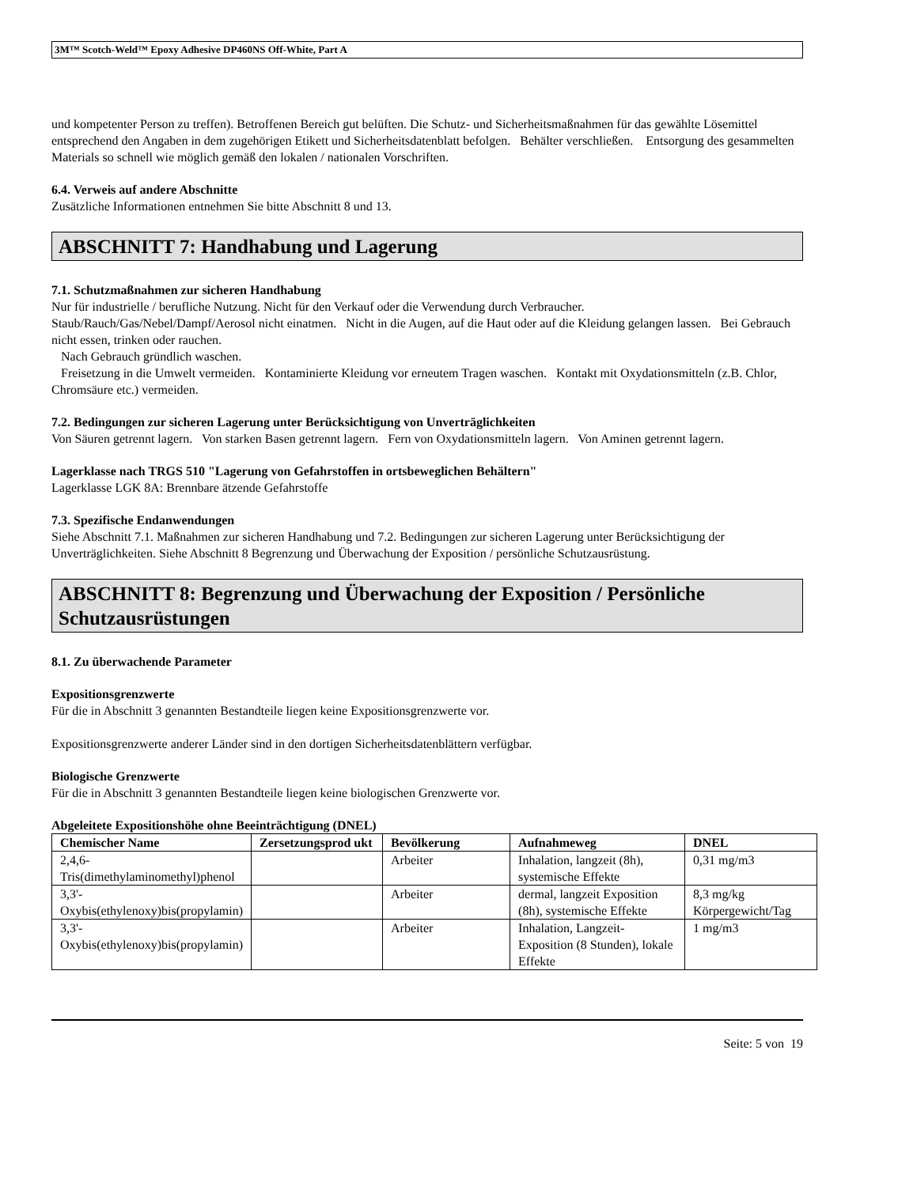3M™ Scotch-Weld™ Epoxy Adhesive DP460NS Off-White, Part A
und kompetenter Person zu treffen). Betroffenen Bereich gut belüften. Die Schutz- und Sicherheitsmaßnahmen für das gewählte Lösemittel entsprechend den Angaben in dem zugehörigen Etikett und Sicherheitsdatenblatt befolgen. Behälter verschließen. Entsorgung des gesammelten Materials so schnell wie möglich gemäß den lokalen / nationalen Vorschriften.
6.4. Verweis auf andere Abschnitte
Zusätzliche Informationen entnehmen Sie bitte Abschnitt 8 und 13.
ABSCHNITT 7: Handhabung und Lagerung
7.1. Schutzmaßnahmen zur sicheren Handhabung
Nur für industrielle / berufliche Nutzung. Nicht für den Verkauf oder die Verwendung durch Verbraucher.
Staub/Rauch/Gas/Nebel/Dampf/Aerosol nicht einatmen. Nicht in die Augen, auf die Haut oder auf die Kleidung gelangen lassen. Bei Gebrauch nicht essen, trinken oder rauchen.
Nach Gebrauch gründlich waschen.
Freisetzung in die Umwelt vermeiden. Kontaminierte Kleidung vor erneutem Tragen waschen. Kontakt mit Oxydationsmitteln (z.B. Chlor, Chromsäure etc.) vermeiden.
7.2. Bedingungen zur sicheren Lagerung unter Berücksichtigung von Unverträglichkeiten
Von Säuren getrennt lagern. Von starken Basen getrennt lagern. Fern von Oxydationsmitteln lagern. Von Aminen getrennt lagern.
Lagerklasse nach TRGS 510 "Lagerung von Gefahrstoffen in ortsbeweglichen Behältern"
Lagerklasse LGK 8A: Brennbare ätzende Gefahrstoffe
7.3. Spezifische Endanwendungen
Siehe Abschnitt 7.1. Maßnahmen zur sicheren Handhabung und 7.2. Bedingungen zur sicheren Lagerung unter Berücksichtigung der Unverträglichkeiten. Siehe Abschnitt 8 Begrenzung und Überwachung der Exposition / persönliche Schutzausrüstung.
ABSCHNITT 8: Begrenzung und Überwachung der Exposition / Persönliche Schutzausrüstungen
8.1. Zu überwachende Parameter
Expositionsgrenzwerte
Für die in Abschnitt 3 genannten Bestandteile liegen keine Expositionsgrenzwerte vor.
Expositionsgrenzwerte anderer Länder sind in den dortigen Sicherheitsdatenblättern verfügbar.
Biologische Grenzwerte
Für die in Abschnitt 3 genannten Bestandteile liegen keine biologischen Grenzwerte vor.
Abgeleitete Expositionshöhe ohne Beeinträchtigung (DNEL)
| Chemischer Name | Zersetzungsprod ukt | Bevölkerung | Aufnahmeweg | DNEL |
| --- | --- | --- | --- | --- |
| 2,4,6-Tris(dimethylaminomethyl)phenol | | Arbeiter | Inhalation, langzeit (8h), systemische Effekte | 0,31 mg/m3 |
| 3,3'-Oxybis(ethylenoxy)bis(propylamin) | | Arbeiter | dermal, langzeit Exposition (8h), systemische Effekte | 8,3 mg/kg Körpergewicht/Tag |
| 3,3'-Oxybis(ethylenoxy)bis(propylamin) | | Arbeiter | Inhalation, Langzeit-Exposition (8 Stunden), lokale Effekte | 1 mg/m3 |
Seite: 5 von 19